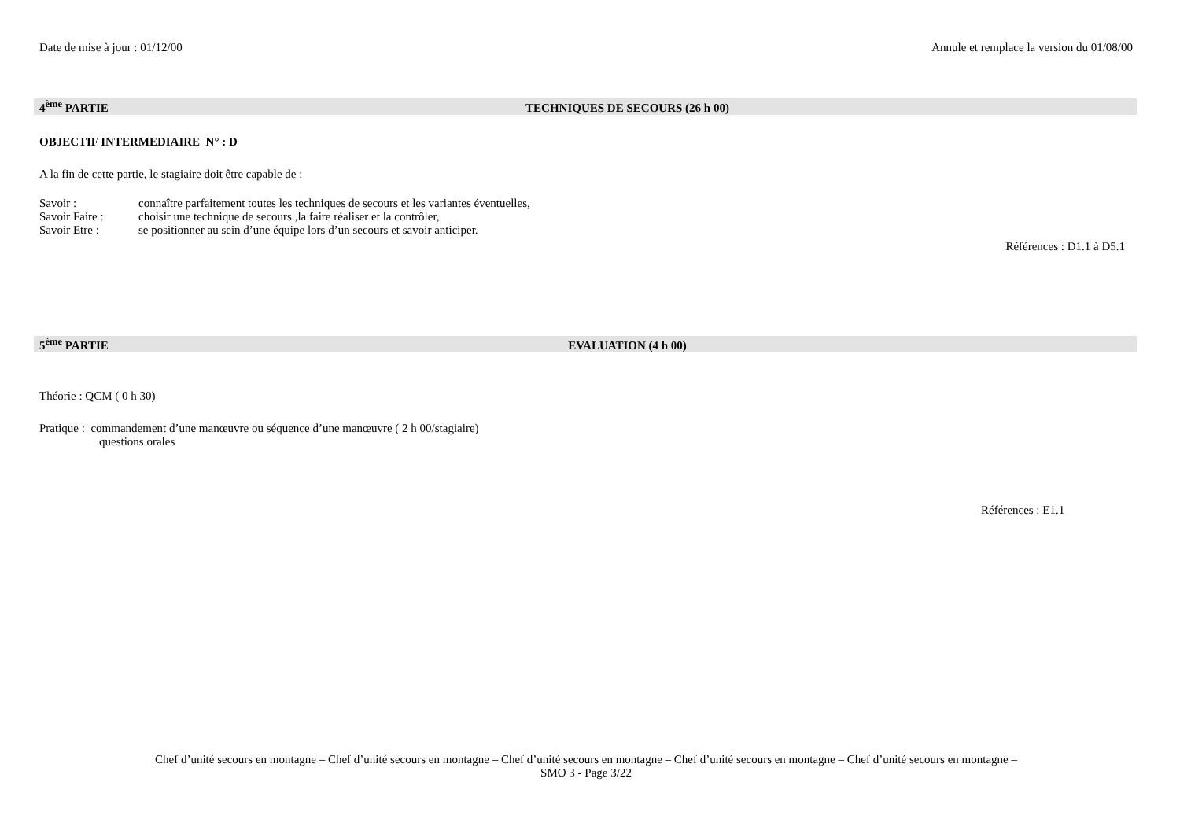Date de mise à jour : 01/12/00 Annule et remplace la version du 01/08/00
4<sup>ème</sup> PARTIE TECHNIQUES DE SECOURS (26 h 00)
OBJECTIF INTERMEDIAIRE N° : D
A la fin de cette partie, le stagiaire doit être capable de :
| Savoir : | connaître parfaitement toutes les techniques de secours et les variantes éventuelles, |
| Savoir Faire : | choisir une technique de secours ,la faire réaliser et la contrôler, |
| Savoir Etre : | se positionner au sein d’une équipe lors d’un secours et savoir anticiper. |
Références : D1.1 à D5.1
5<sup>ème</sup> PARTIE EVALUATION (4 h 00)
Théorie : QCM ( 0 h 30)
Pratique : commandement d’une manœuvre ou séquence d’une manœuvre ( 2 h 00/stagiaire)
questions orales
Références : E1.1
Chef d’unité secours en montagne – Chef d’unité secours en montagne – Chef d’unité secours en montagne – Chef d’unité secours en montagne – Chef d’unité secours en montagne –
SMO 3 - Page 3/22